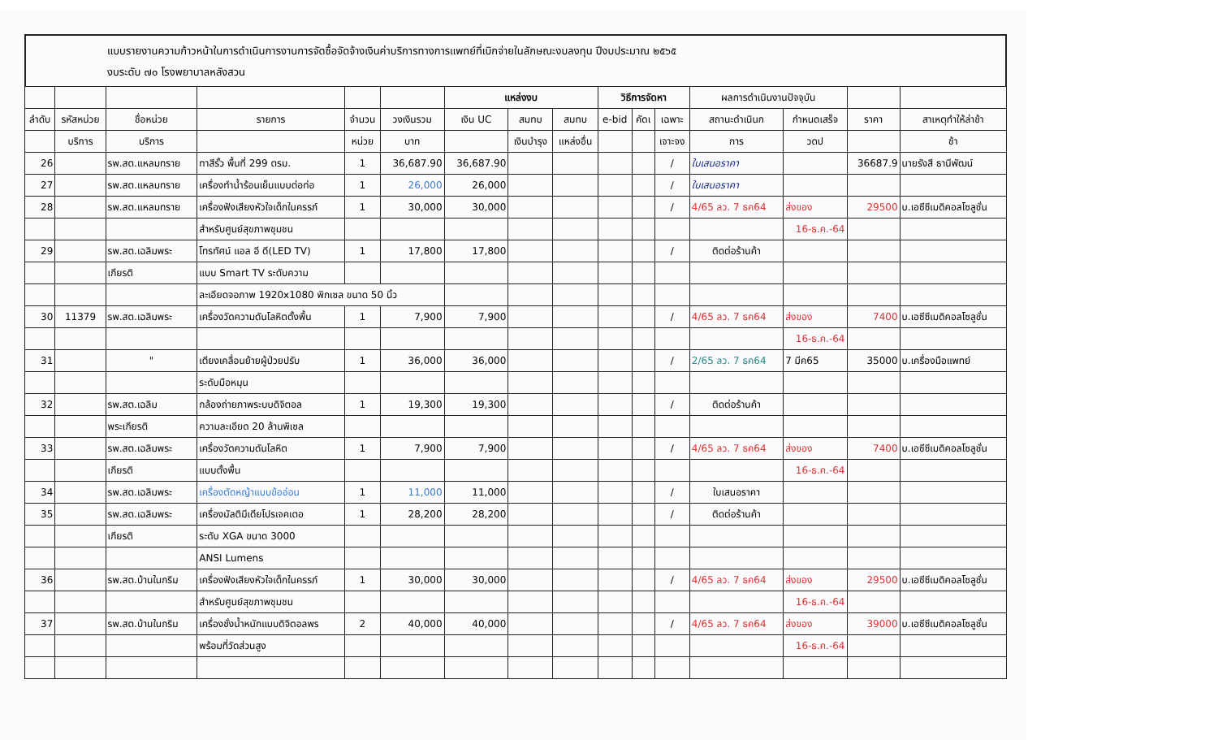แบบรายงานความก้าวหน้าในการดำเนินการงานการจัดซื้อจัดจ้างเงินค่าบริการทางการแพทย์ที่เบิกจ่ายในลักษณะงบลงทุน ปีงบประมาณ ๒๕๖๕
งบระดับ ๗๐ โรงพยาบาลหลังสวน
| | | | | | | แหล่งงบ | | | วิธีการจัดหา | | | ผลการดำเนินงานปัจจุบัน | | | |
| --- | --- | --- | --- | --- | --- | --- | --- | --- | --- | --- | --- | --- | --- | --- | --- |
| ลำดับ | รหัสหน่วย | ชื่อหน่วย | รายการ | จำนวน | วงเงินรวม | เงิน UC | สมทบ | สมทบ | e-bid | คัดเ | เฉพาะ | สถานะดำเนินก | กำหนดเสร็จ | ราคา | สาเหตุทำให้ล่าช้า |
| | บริการ | บริการ | | หน่วย | บาท | | เงินบำรุง | แหล่งอื่น | | | เจาะจง | การ | วดป | | ช้า |
| 26 | | รพ.สต.แหลมทราย | ทาสีรั้ว พื้นที่ 299 ตรม. | 1 | 36,687.90 | 36,687.90 | | | | | / | ใบเสนอราคา | | 36687.9 | นายรังสี ธานีพัฒน์ |
| 27 | | รพ.สต.แหลมทราย | เครื่องทำน้ำร้อนเย็นแบบต่อท่อ | 1 | 26,000 | 26,000 | | | | | / | ใบเสนอราคา | | | |
| 28 | | รพ.สต.แหลมทราย | เครื่องฟังเสียงหัวใจเด็กในครรภ์ | 1 | 30,000 | 30,000 | | | | | / | 4/65 ลว. 7 ธค64 | ส่งของ | 29500 | บ.เอซีซีเมดิคอลโซลูชั่น |
| | | | สำหรับศูนย์สุขภาพชุมชน | | | | | | | | | | 16-ธ.ค.-64 | | |
| 29 | | รพ.สต.เฉลิมพระ | โทรทัศน์ แอล อี ดี(LED TV) | 1 | 17,800 | 17,800 | | | | | / | ติดต่อร้านค้า | | | |
| | | เกียรติ | แบบ Smart TV ระดับความ | | | | | | | | | | | | |
| | | | ละเอียดจอภาพ 1920x1080 พิกเซล ขนาด 50 นิ้ว | | | | | | | | | | | | |
| 30 | 11379 | รพ.สต.เฉลิมพระ | เครื่องวัดความดันโลหิตตั้งพื้น | 1 | 7,900 | 7,900 | | | | | / | 4/65 ลว. 7 ธค64 | ส่งของ | 7400 | บ.เอซีซีเมดิคอลโซลูชั่น |
| | | | | | | | | | | | | | 16-ธ.ค.-64 | | |
| 31 | | " | เตียงเคลื่อนย้ายผู้ป่วยปรับ | 1 | 36,000 | 36,000 | | | | | / | 2/65 ลว. 7 ธค64 | 7 มีค65 | 35000 | บ.เครื่องมือแพทย์ |
| | | | ระดับมือหมุน | | | | | | | | | | | | |
| 32 | | รพ.สต.เฉลิม | กล้องถ่ายภาพระบบดิจิตอล | 1 | 19,300 | 19,300 | | | | | / | ติดต่อร้านค้า | | | |
| | | พระเกียรติ | ความละเอียด 20 ล้านพิเซล | | | | | | | | | | | | |
| 33 | | รพ.สต.เฉลิมพระ | เครื่องวัดความดันโลหิต | 1 | 7,900 | 7,900 | | | | | / | 4/65 ลว. 7 ธค64 | ส่งของ | 7400 | บ.เอซีซีเมดิคอลโซลูชั่น |
| | | เกียรติ | แบบตั้งพื้น | | | | | | | | | | 16-ธ.ค.-64 | | |
| 34 | | รพ.สต.เฉลิมพระ | เครื่องตัดหญ้าแบบข้ออ่อน | 1 | 11,000 | 11,000 | | | | | / | ใบเสนอราคา | | | |
| 35 | | รพ.สต.เฉลิมพระ | เครื่องมัลติมีเดียโปรเจคเตอ | 1 | 28,200 | 28,200 | | | | | / | ติดต่อร้านค้า | | | |
| | | เกียรติ | ระดับ XGA ขนาด 3000 | | | | | | | | | | | | |
| | | | ANSI Lumens | | | | | | | | | | | | |
| 36 | | รพ.สต.บ้านในกริม | เครื่องฟังเสียงหัวใจเด็กในครรภ์ | 1 | 30,000 | 30,000 | | | | | / | 4/65 ลว. 7 ธค64 | ส่งของ | 29500 | บ.เอซีซีเมดิคอลโซลูชั่น |
| | | | สำหรับศูนย์สุขภาพชุมชน | | | | | | | | | | 16-ธ.ค.-64 | | |
| 37 | | รพ.สต.บ้านในกริม | เครื่องชั่งน้ำหนักแบบดิจิตอลพร | 2 | 40,000 | 40,000 | | | | | / | 4/65 ลว. 7 ธค64 | ส่งของ | 39000 | บ.เอซีซีเมดิคอลโซลูชั่น |
| | | | พร้อมที่วัดส่วนสูง | | | | | | | | | | 16-ธ.ค.-64 | | |